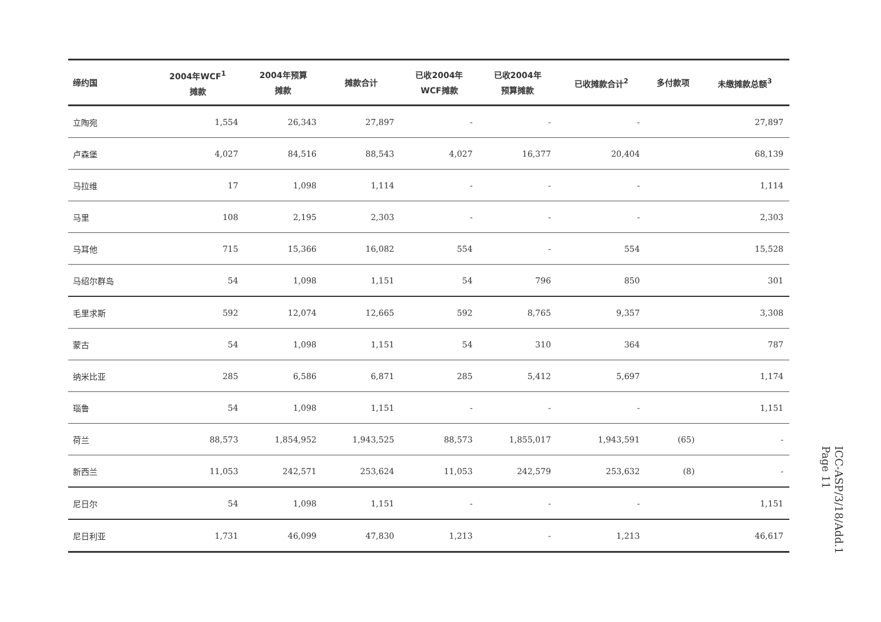| 缔约国 | 2004年WCF<sup>1</sup> 摊款 | 2004年预算 摊款 | 摊款合计 | 已收2004年 WCF摊款 | 已收2004年 预算摊款 | 已收摊款合计<sup>2</sup> | 多付款项 | 未缴摊款总额<sup>3</sup> |
| --- | --- | --- | --- | --- | --- | --- | --- | --- |
| 立陶宛 | 1,554 | 26,343 | 27,897 | - | - | - | | 27,897 |
| 卢森堡 | 4,027 | 84,516 | 88,543 | 4,027 | 16,377 | 20,404 | | 68,139 |
| 马拉维 | 17 | 1,098 | 1,114 | - | - | - | | 1,114 |
| 马里 | 108 | 2,195 | 2,303 | - | - | - | | 2,303 |
| 马耳他 | 715 | 15,366 | 16,082 | 554 | - | 554 | | 15,528 |
| 马绍尔群岛 | 54 | 1,098 | 1,151 | 54 | 796 | 850 | | 301 |
| 毛里求斯 | 592 | 12,074 | 12,665 | 592 | 8,765 | 9,357 | | 3,308 |
| 蒙古 | 54 | 1,098 | 1,151 | 54 | 310 | 364 | | 787 |
| 纳米比亚 | 285 | 6,586 | 6,871 | 285 | 5,412 | 5,697 | | 1,174 |
| 瑙鲁 | 54 | 1,098 | 1,151 | - | - | - | | 1,151 |
| 荷兰 | 88,573 | 1,854,952 | 1,943,525 | 88,573 | 1,855,017 | 1,943,591 | (65) | - |
| 新西兰 | 11,053 | 242,571 | 253,624 | 11,053 | 242,579 | 253,632 | (8) | - |
| 尼日尔 | 54 | 1,098 | 1,151 | - | - | - | | 1,151 |
| 尼日利亚 | 1,731 | 46,099 | 47,830 | 1,213 | - | 1,213 | | 46,617 |
ICC-ASP/3/18/Add.1
Page 11